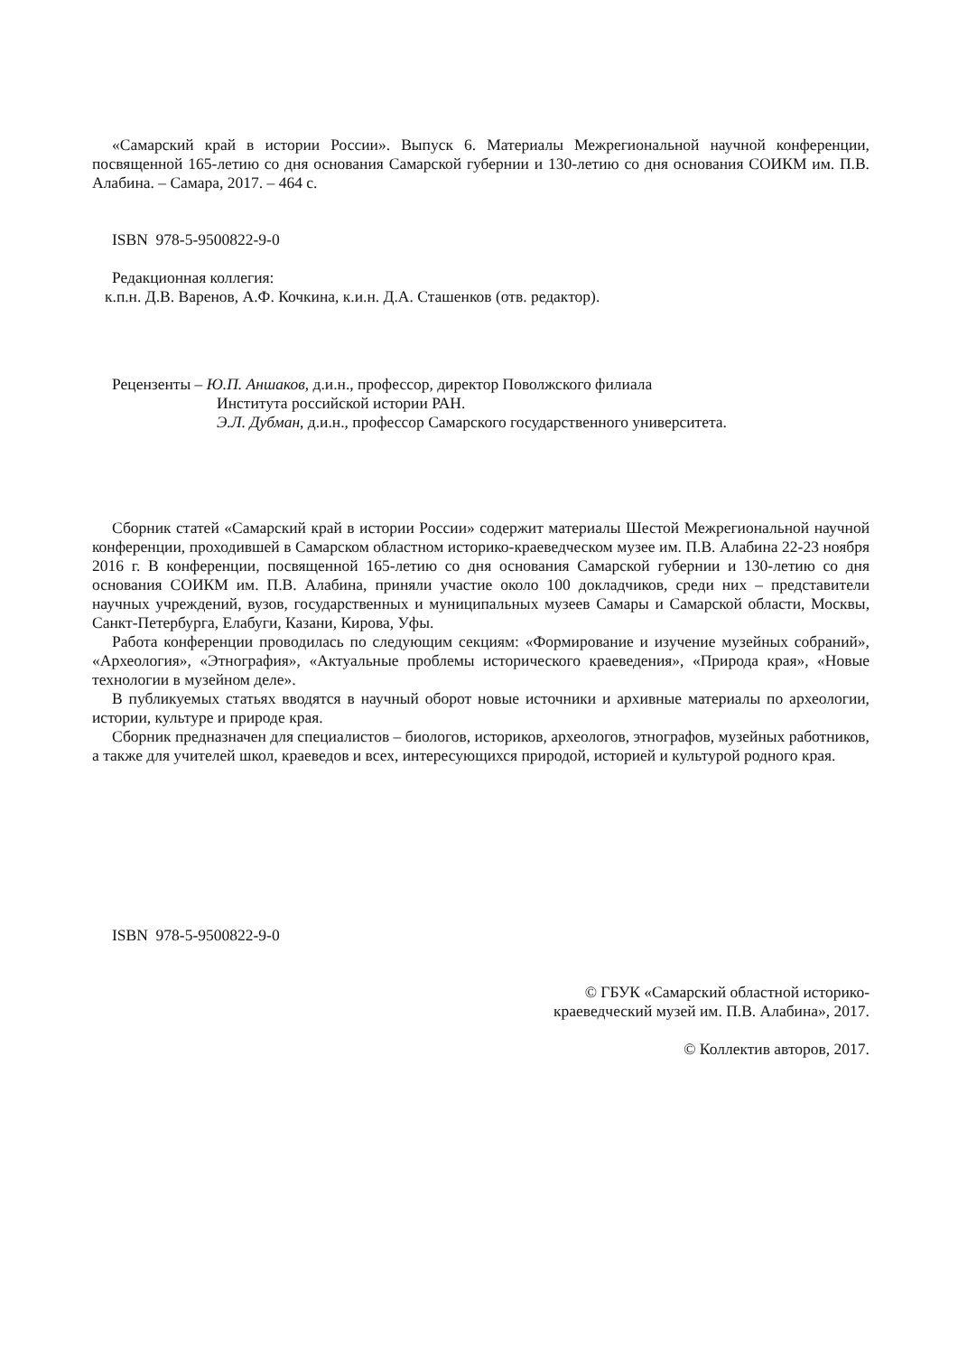«Самарский край в истории России». Выпуск 6. Материалы Межрегиональной научной конференции, посвященной 165-летию со дня основания Самарской губернии и 130-летию со дня основания СОИКМ им. П.В. Алабина. – Самара, 2017. – 464 с.
ISBN 978-5-9500822-9-0
Редакционная коллегия:
к.п.н. Д.В. Варенов, А.Ф. Кочкина, к.и.н. Д.А. Сташенков (отв. редактор).
Рецензенты – Ю.П. Аншаков, д.и.н., профессор, директор Поволжского филиала
Института российской истории РАН.
Э.Л. Дубман, д.и.н., профессор Самарского государственного университета.
Сборник статей «Самарский край в истории России» содержит материалы Шестой Межрегиональной научной конференции, проходившей в Самарском областном историко-краеведческом музее им. П.В. Алабина 22-23 ноября 2016 г. В конференции, посвященной 165-летию со дня основания Самарской губернии и 130-летию со дня основания СОИКМ им. П.В. Алабина, приняли участие около 100 докладчиков, среди них – представители научных учреждений, вузов, государственных и муниципальных музеев Самары и Самарской области, Москвы, Санкт-Петербурга, Елабуги, Казани, Кирова, Уфы.
Работа конференции проводилась по следующим секциям: «Формирование и изучение музейных собраний», «Археология», «Этнография», «Актуальные проблемы исторического краеведения», «Природа края», «Новые технологии в музейном деле».
В публикуемых статьях вводятся в научный оборот новые источники и архивные материалы по археологии, истории, культуре и природе края.
Сборник предназначен для специалистов – биологов, историков, археологов, этнографов, музейных работников, а также для учителей школ, краеведов и всех, интересующихся природой, историей и культурой родного края.
ISBN 978-5-9500822-9-0
© ГБУК «Самарский областной историко-
краеведческий музей им. П.В. Алабина», 2017.
© Коллектив авторов, 2017.